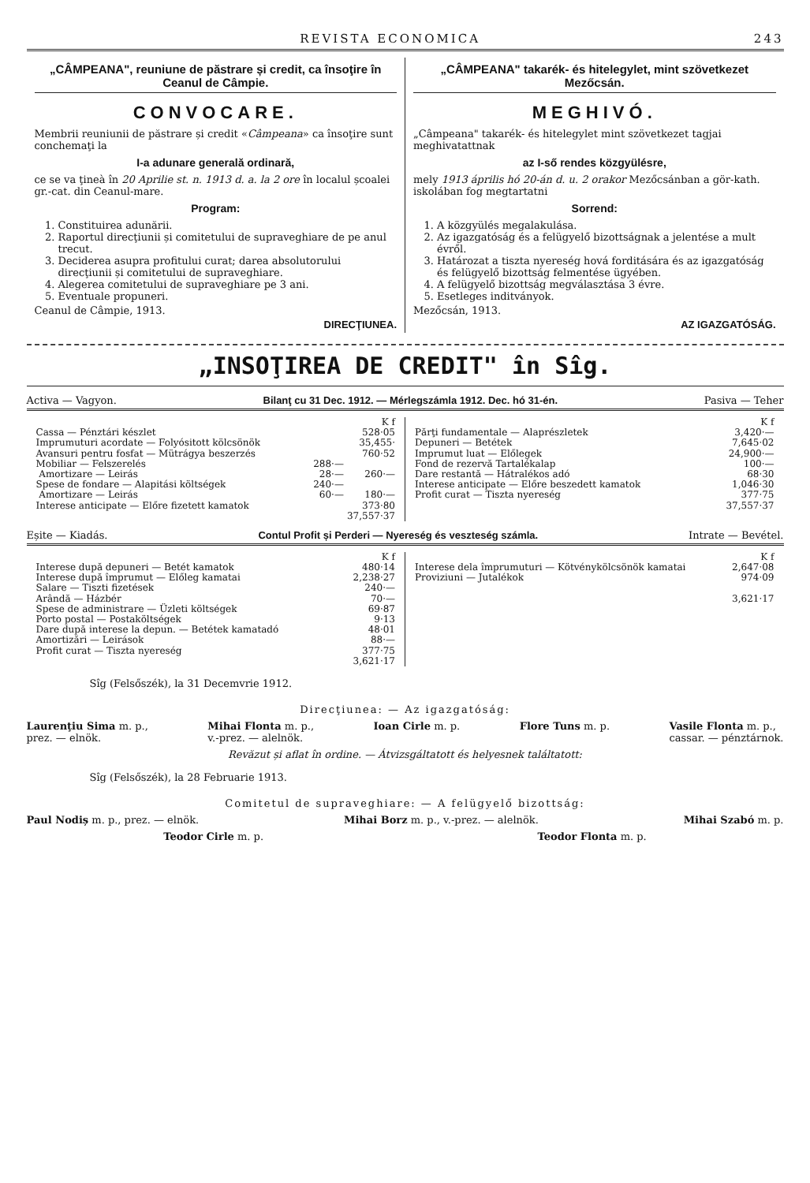REVISTA ECONOMICA 243
„CÂMPEANA", reuniune de păstrare și credit, ca însoţire în Ceanul de Câmpie.
CONVOCARE.
Membrii reuniunii de păstrare și credit «Câmpeana» ca însoţire sunt conchemaţi la
I-a adunare generală ordinară,
ce se va ţineà în 20 Aprilie st. n. 1913 d. a. la 2 ore în localul școalei gr.-cat. din Ceanul-mare.
Program:
1. Constituirea adunării.
2. Raportul direcţiunii și comitetului de supraveghiare de pe anul trecut.
3. Deciderea asupra profitului curat; darea absolutorului direcţiunii și comitetului de supraveghiare.
4. Alegerea comitetului de supraveghiare pe 3 ani.
5. Eventuale propuneri.
Ceanul de Câmpie, 1913.
DIRECŢIUNEA.
„CÂMPEANA" takarék- és hitelegylet, mint szövetkezet Mezőcsán.
MEGHIVÓ.
„Câmpeana" takarék- és hitelegylet mint szövetkezet tagjai meghivatattnak
az I-ső rendes közgyülésre,
mely 1913 április hó 20-án d. u. 2 orakor Mezőcsánban a gör-kath. iskolában fog megtartatni
Sorrend:
1. A közgyülés megalakulása.
2. Az igazgatóság és a felügyelő bizottságnak a jelentése a mult évről.
3. Határozat a tiszta nyereség hová forditására és az igazgatóság és felügyelő bizottság felmentése ügyében.
4. A felügyelő bizottság megválasztása 3 évre.
5. Esetleges inditványok.
Mezőcsán, 1913.
AZ IGAZGATÓSÁG.
„INSOŢIREA DE CREDIT" în Sîg.
Activa — Vagyon. Bilanţ cu 31 Dec. 1912. — Mérlegszámla 1912. Dec. hó 31-én. Pasiva — Teher
| | | K f |
| Cassa — Pénztári készlet | | 528·05 |
| Imprumuturi acordate — Folyósitott kölcsönök | | 35,455· |
| Avansuri pentru fosfat — Mütrágya beszerzés | | 760·52 |
| Mobiliar — Felszerelés | 288·— | |
| Amortizare — Leirás | 28·— | 260·— |
| Spese de fondare — Alapitási költségek | 240·— | |
| Amortizare — Leirás | 60·— | 180·— |
| Interese anticipate — Előre fizetett kamatok | | 373·80 |
| | | 37,557·37 |
| | K f |
| Părţi fundamentale — Alaprészletek | 3,420·— |
| Depuneri — Betétek | 7,645·02 |
| Imprumut luat — Előlegek | 24,900·— |
| Fond de rezervă Tartalékalap | 100·— |
| Dare restantă — Hátralékos adó | 68·30 |
| Interese anticipate — Előre beszedett kamatok | 1,046·30 |
| Profit curat — Tiszta nyereség | 377·75 |
| | 37,557·37 |
Eșite — Kiadás. Contul Profit și Perderi — Nyereség és veszteség számla. Intrate — Bevétel.
| | K f |
| Interese după depuneri — Betét kamatok | 480·14 |
| Interese după împrumut — Előleg kamatai | 2,238·27 |
| Salare — Tiszti fizetések | 240·— |
| Arândă — Házbér | 70·— |
| Spese de administrare — Üzleti költségek | 69·87 |
| Porto postal — Postaköltségek | 9·13 |
| Dare după interese la depun. — Betétek kamatadó | 48·01 |
| Amortizări — Leirások | 88·— |
| Profit curat — Tiszta nyereség | 377·75 |
| | 3,621·17 |
| | K f |
| Interese dela împrumuturi — Kötvénykölcsönök kamatai | 2,647·08 |
| Proviziuni — Jutalékok | 974·09 |
| | 3,621·17 |
Sîg (Felsőszék), la 31 Decemvrie 1912.
Direcţiunea: — Az igazgatóság:
Laurenţiu Sima m. p.,
prez. — elnök. Mihai Flonta m. p.,
v.-prez. — alelnök. Ioan Cirle m. p. Flore Tuns m. p. Vasile Flonta m. p.,
cassar. — pénztárnok.
Revăzut și aflat în ordine. — Átvizsgáltatott és helyesnek találtatott:
Sîg (Felsőszék), la 28 Februarie 1913.
Comitetul de supraveghiare: — A felügyelő bizottság:
Paul Nodiș m. p., prez. — elnök. Mihai Borz m. p., v.-prez. — alelnök. Mihai Szabó m. p.
Teodor Cirle m. p. Teodor Flonta m. p.